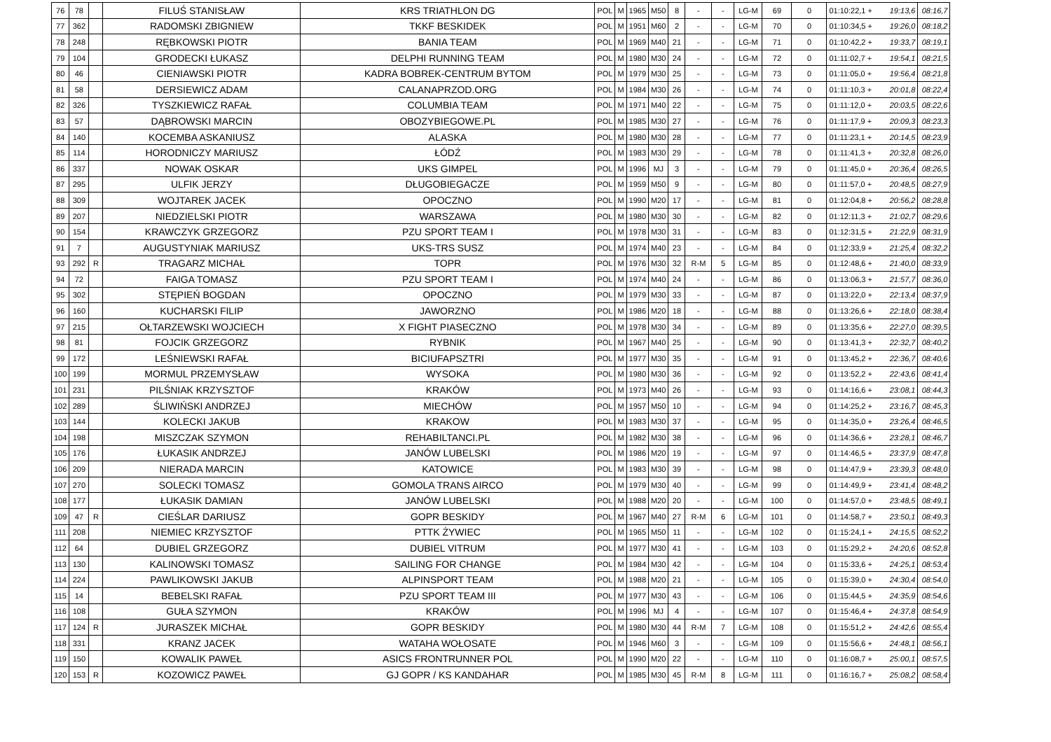| 76 | 78 | | FILUŚ STANISŁAW | KRS TRIATHLON DG | POL | M | 1965 | M50 | 8 | - | - | LG-M | 69 | 0 | 01:10:22,1 + | 19:13,6 | 08:16,7 |
| 77 | 362 | | RADOMSKI ZBIGNIEW | TKKF BESKIDEK | POL | M | 1951 | M60 | 2 | - | - | LG-M | 70 | 0 | 01:10:34,5 + | 19:26,0 | 08:18,2 |
| 78 | 248 | | RĘBKOWSKI PIOTR | BANIA TEAM | POL | M | 1969 | M40 | 21 | - | - | LG-M | 71 | 0 | 01:10:42,2 + | 19:33,7 | 08:19,1 |
| 79 | 104 | | GRODECKI ŁUKASZ | DELPHI RUNNING TEAM | POL | M | 1980 | M30 | 24 | - | - | LG-M | 72 | 0 | 01:11:02,7 + | 19:54,1 | 08:21,5 |
| 80 | 46 | | CIENIAWSKI PIOTR | KADRA BOBREK-CENTRUM BYTOM | POL | M | 1979 | M30 | 25 | - | - | LG-M | 73 | 0 | 01:11:05,0 + | 19:56,4 | 08:21,8 |
| 81 | 58 | | DERSIEWICZ ADAM | CALANAPRZOD.ORG | POL | M | 1984 | M30 | 26 | - | - | LG-M | 74 | 0 | 01:11:10,3 + | 20:01,8 | 08:22,4 |
| 82 | 326 | | TYSZKIEWICZ RAFAŁ | COLUMBIA TEAM | POL | M | 1971 | M40 | 22 | - | - | LG-M | 75 | 0 | 01:11:12,0 + | 20:03,5 | 08:22,6 |
| 83 | 57 | | DĄBROWSKI MARCIN | OBOZYBIEGOWE.PL | POL | M | 1985 | M30 | 27 | - | - | LG-M | 76 | 0 | 01:11:17,9 + | 20:09,3 | 08:23,3 |
| 84 | 140 | | KOCEMBA ASKANIUSZ | ALASKA | POL | M | 1980 | M30 | 28 | - | - | LG-M | 77 | 0 | 01:11:23,1 + | 20:14,5 | 08:23,9 |
| 85 | 114 | | HORODNICZY MARIUSZ | ŁÓDŹ | POL | M | 1983 | M30 | 29 | - | - | LG-M | 78 | 0 | 01:11:41,3 + | 20:32,8 | 08:26,0 |
| 86 | 337 | | NOWAK OSKAR | UKS GIMPEL | POL | M | 1996 | MJ | 3 | - | - | LG-M | 79 | 0 | 01:11:45,0 + | 20:36,4 | 08:26,5 |
| 87 | 295 | | ULFIK JERZY | DŁUGOBIEGACZE | POL | M | 1959 | M50 | 9 | - | - | LG-M | 80 | 0 | 01:11:57,0 + | 20:48,5 | 08:27,9 |
| 88 | 309 | | WOJTAREK JACEK | OPOCZNO | POL | M | 1990 | M20 | 17 | - | - | LG-M | 81 | 0 | 01:12:04,8 + | 20:56,2 | 08:28,8 |
| 89 | 207 | | NIEDZIELSKI PIOTR | WARSZAWA | POL | M | 1980 | M30 | 30 | - | - | LG-M | 82 | 0 | 01:12:11,3 + | 21:02,7 | 08:29,6 |
| 90 | 154 | | KRAWCZYK GRZEGORZ | PZU SPORT TEAM I | POL | M | 1978 | M30 | 31 | - | - | LG-M | 83 | 0 | 01:12:31,5 + | 21:22,9 | 08:31,9 |
| 91 | 7 | | AUGUSTYNIAK MARIUSZ | UKS-TRS SUSZ | POL | M | 1974 | M40 | 23 | - | - | LG-M | 84 | 0 | 01:12:33,9 + | 21:25,4 | 08:32,2 |
| 93 | 292 | R | TRAGARZ MICHAŁ | TOPR | POL | M | 1976 | M30 | 32 | R-M | 5 | LG-M | 85 | 0 | 01:12:48,6 + | 21:40,0 | 08:33,9 |
| 94 | 72 | | FAIGA TOMASZ | PZU SPORT TEAM I | POL | M | 1974 | M40 | 24 | - | - | LG-M | 86 | 0 | 01:13:06,3 + | 21:57,7 | 08:36,0 |
| 95 | 302 | | STĘPIEŃ BOGDAN | OPOCZNO | POL | M | 1979 | M30 | 33 | - | - | LG-M | 87 | 0 | 01:13:22,0 + | 22:13,4 | 08:37,9 |
| 96 | 160 | | KUCHARSKI FILIP | JAWORZNO | POL | M | 1986 | M20 | 18 | - | - | LG-M | 88 | 0 | 01:13:26,6 + | 22:18,0 | 08:38,4 |
| 97 | 215 | | OŁTARZEWSKI WOJCIECH | X FIGHT PIASECZNO | POL | M | 1978 | M30 | 34 | - | - | LG-M | 89 | 0 | 01:13:35,6 + | 22:27,0 | 08:39,5 |
| 98 | 81 | | FOJCIK GRZEGORZ | RYBNIK | POL | M | 1967 | M40 | 25 | - | - | LG-M | 90 | 0 | 01:13:41,3 + | 22:32,7 | 08:40,2 |
| 99 | 172 | | LEŚNIEWSKI RAFAŁ | BICIUFAPSZTRI | POL | M | 1977 | M30 | 35 | - | - | LG-M | 91 | 0 | 01:13:45,2 + | 22:36,7 | 08:40,6 |
| 100 | 199 | | MORMUL PRZEMYSŁAW | WYSOKA | POL | M | 1980 | M30 | 36 | - | - | LG-M | 92 | 0 | 01:13:52,2 + | 22:43,6 | 08:41,4 |
| 101 | 231 | | PILŚNIAK KRZYSZTOF | KRAKÓW | POL | M | 1973 | M40 | 26 | - | - | LG-M | 93 | 0 | 01:14:16,6 + | 23:08,1 | 08:44,3 |
| 102 | 289 | | ŚLIWIŃSKI ANDRZEJ | MIECHÓW | POL | M | 1957 | M50 | 10 | - | - | LG-M | 94 | 0 | 01:14:25,2 + | 23:16,7 | 08:45,3 |
| 103 | 144 | | KOLECKI JAKUB | KRAKOW | POL | M | 1983 | M30 | 37 | - | - | LG-M | 95 | 0 | 01:14:35,0 + | 23:26,4 | 08:46,5 |
| 104 | 198 | | MISZCZAK SZYMON | REHABILTANCI.PL | POL | M | 1982 | M30 | 38 | - | - | LG-M | 96 | 0 | 01:14:36,6 + | 23:28,1 | 08:46,7 |
| 105 | 176 | | ŁUKASIK ANDRZEJ | JANÓW LUBELSKI | POL | M | 1986 | M20 | 19 | - | - | LG-M | 97 | 0 | 01:14:46,5 + | 23:37,9 | 08:47,8 |
| 106 | 209 | | NIERADA MARCIN | KATOWICE | POL | M | 1983 | M30 | 39 | - | - | LG-M | 98 | 0 | 01:14:47,9 + | 23:39,3 | 08:48,0 |
| 107 | 270 | | SOLECKI TOMASZ | GOMOLA TRANS AIRCO | POL | M | 1979 | M30 | 40 | - | - | LG-M | 99 | 0 | 01:14:49,9 + | 23:41,4 | 08:48,2 |
| 108 | 177 | | ŁUKASIK DAMIAN | JANÓW LUBELSKI | POL | M | 1988 | M20 | 20 | - | - | LG-M | 100 | 0 | 01:14:57,0 + | 23:48,5 | 08:49,1 |
| 109 | 47 | R | CIEŚLAR DARIUSZ | GOPR BESKIDY | POL | M | 1967 | M40 | 27 | R-M | 6 | LG-M | 101 | 0 | 01:14:58,7 + | 23:50,1 | 08:49,3 |
| 111 | 208 | | NIEMIEC KRZYSZTOF | PTTK ŻYWIEC | POL | M | 1965 | M50 | 11 | - | - | LG-M | 102 | 0 | 01:15:24,1 + | 24:15,5 | 08:52,2 |
| 112 | 64 | | DUBIEL GRZEGORZ | DUBIEL VITRUM | POL | M | 1977 | M30 | 41 | - | - | LG-M | 103 | 0 | 01:15:29,2 + | 24:20,6 | 08:52,8 |
| 113 | 130 | | KALINOWSKI TOMASZ | SAILING FOR CHANGE | POL | M | 1984 | M30 | 42 | - | - | LG-M | 104 | 0 | 01:15:33,6 + | 24:25,1 | 08:53,4 |
| 114 | 224 | | PAWLIKOWSKI JAKUB | ALPINSPORT TEAM | POL | M | 1988 | M20 | 21 | - | - | LG-M | 105 | 0 | 01:15:39,0 + | 24:30,4 | 08:54,0 |
| 115 | 14 | | BEBELSKI RAFAŁ | PZU SPORT TEAM III | POL | M | 1977 | M30 | 43 | - | - | LG-M | 106 | 0 | 01:15:44,5 + | 24:35,9 | 08:54,6 |
| 116 | 108 | | GUŁA SZYMON | KRAKÓW | POL | M | 1996 | MJ | 4 | - | - | LG-M | 107 | 0 | 01:15:46,4 + | 24:37,8 | 08:54,9 |
| 117 | 124 | R | JURASZEK MICHAŁ | GOPR BESKIDY | POL | M | 1980 | M30 | 44 | R-M | 7 | LG-M | 108 | 0 | 01:15:51,2 + | 24:42,6 | 08:55,4 |
| 118 | 331 | | KRANZ JACEK | WATAHA WOŁOSATE | POL | M | 1946 | M60 | 3 | - | - | LG-M | 109 | 0 | 01:15:56,6 + | 24:48,1 | 08:56,1 |
| 119 | 150 | | KOWALIK PAWEŁ | ASICS FRONTRUNNER POL | POL | M | 1990 | M20 | 22 | - | - | LG-M | 110 | 0 | 01:16:08,7 + | 25:00,1 | 08:57,5 |
| 120 | 153 | R | KOZOWICZ PAWEŁ | GJ GOPR / KS KANDAHAR | POL | M | 1985 | M30 | 45 | R-M | 8 | LG-M | 111 | 0 | 01:16:16,7 + | 25:08,2 | 08:58,4 |